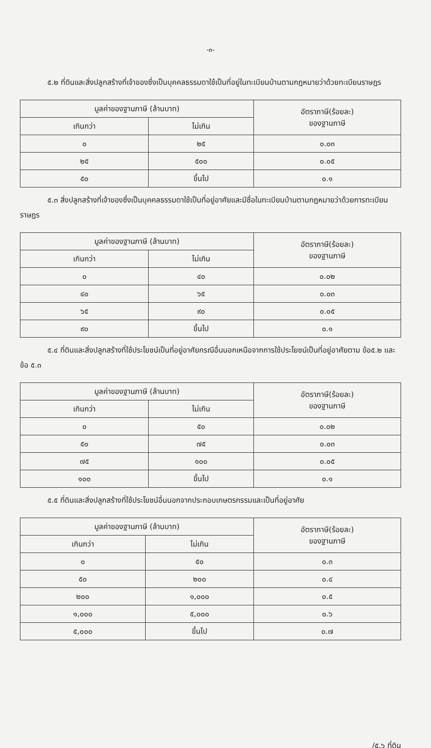-๓-
๕.๒ ที่ดินและสิ่งปลูกสร้างที่เจ้าของซึ่งเป็นบุคคลธรรมดาใช้เป็นที่อยู่ในทะเบียนบ้านตามกฎหมายว่าด้วยทะเบียนราษฎร
| มูลค่าของฐานภาษี (ล้านบาท) | | อัตราภาษี(ร้อยละ) ของฐานภาษี |
| --- | --- | --- |
| เกินกว่า | ไม่เกิน | |
| ๐ | ๒๕ | ๐.๐๓ |
| ๒๕ | ๕๐๐ | ๐.๐๕ |
| ๕๐ | ขึ้นไป | ๐.๑ |
๕.๓ สิ่งปลูกสร้างที่เจ้าของซึ่งเป็นบุคคลธรรมดาใช้เป็นที่อยู่อาศัยและมีชื่อในทะเบียนบ้านตามกฎหมายว่าด้วยการทะเบียนราษฎร
| มูลค่าของฐานภาษี (ล้านบาท) | | อัตราภาษี(ร้อยละ) ของฐานภาษี |
| --- | --- | --- |
| เกินกว่า | ไม่เกิน | |
| ๐ | ๔๐ | ๐.๐๒ |
| ๔๐ | ๖๕ | ๐.๐๓ |
| ๖๕ | ๙๐ | ๐.๐๕ |
| ๙๐ | ขึ้นไป | ๐.๑ |
๕.๔ ที่ดินและสิ่งปลูกสร้างที่ใช้ประโยชน์เป็นที่อยู่อาศัยกรณีอื่นนอกเหนือจากการใช้ประโยชน์เป็นที่อยู่อาศัยตาม ข้อ๕.๒ และ ข้อ ๕.๓
| มูลค่าของฐานภาษี (ล้านบาท) | | อัตราภาษี(ร้อยละ) ของฐานภาษี |
| --- | --- | --- |
| เกินกว่า | ไม่เกิน | |
| ๐ | ๕๐ | ๐.๐๒ |
| ๕๐ | ๗๕ | ๐.๐๓ |
| ๗๕ | ๑๐๐ | ๐.๐๕ |
| ๑๐๐ | ขึ้นไป | ๐.๑ |
๕.๕ ที่ดินและสิ่งปลูกสร้างที่ใช้ประโยชน์อื่นนอกจากประกอบเกษตรกรรมและเป็นที่อยู่อาศัย
| มูลค่าของฐานภาษี (ล้านบาท) | | อัตราภาษี(ร้อยละ) ของฐานภาษี |
| --- | --- | --- |
| เกินกว่า | ไม่เกิน | |
| ๐ | ๕๐ | ๐.๓ |
| ๕๐ | ๒๐๐ | ๐.๔ |
| ๒๐๐ | ๑,๐๐๐ | ๐.๕ |
| ๑,๐๐๐ | ๕,๐๐๐ | ๐.๖ |
| ๕,๐๐๐ | ขึ้นไป | ๐.๗ |
/๕.๖ ที่ดิน